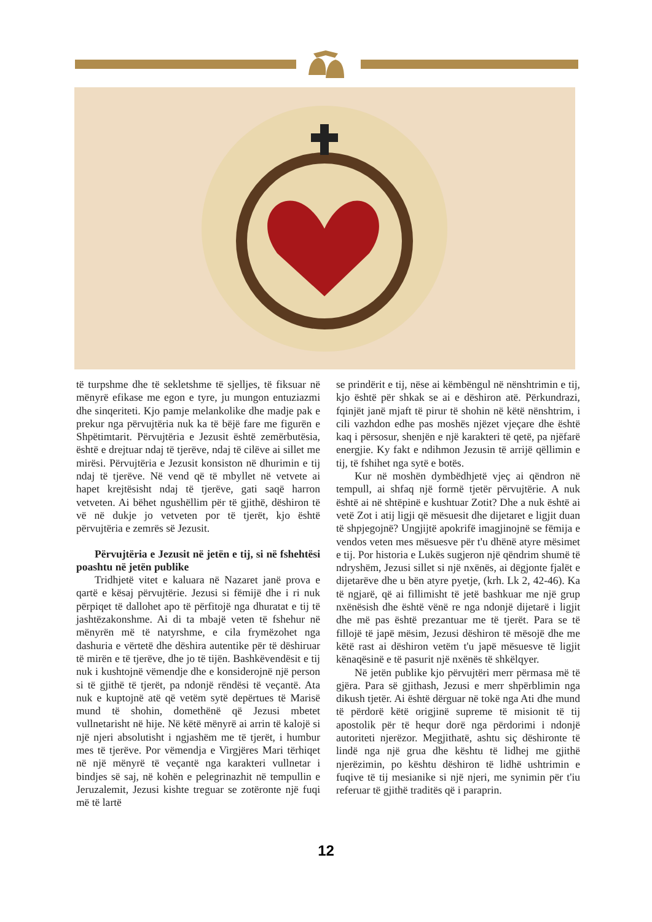të turpshme dhe të sekletshme të sjelljes, të fiksuar në mënyrë efikase me egon e tyre, ju mungon entuziazmi dhe sinqeriteti. Kjo pamje melankolike dhe madje pak e prekur nga përvujtëria nuk ka të bëjë fare me figurën e Shpëtimtarit. Përvujtëria e Jezusit është zemërbutësia, është e drejtuar ndaj të tjerëve, ndaj të cilëve ai sillet me mirësi. Përvujtëria e Jezusit konsiston në dhurimin e tij ndaj të tjerëve. Në vend që të mbyllet në vetvete ai hapet krejtësisht ndaj të tjerëve, gati saqë harron vetveten. Ai bëhet ngushëllim për të gjithë, dëshiron të vë në dukje jo vetveten por të tjerët, kjo është përvujtëria e zemrës së Jezusit.
Përvujtëria e Jezusit në jetën e tij, si në fshehtësi poashtu në jetën publike
Tridhjetë vitet e kaluara në Nazaret janë prova e qartë e kësaj përvujtërie. Jezusi si fëmijë dhe i ri nuk përpiqet të dallohet apo të përfitojë nga dhuratat e tij të jashtëzakonshme. Ai di ta mbajë veten të fshehur në mënyrën më të natyrshme, e cila frymëzohet nga dashuria e vërtetë dhe dëshira autentike për të dëshiruar të mirën e të tjerëve, dhe jo të tijën. Bashkëvendësit e tij nuk i kushtojnë vëmendje dhe e konsiderojnë një person si të gjithë të tjerët, pa ndonjë rëndësi të veçantë. Ata nuk e kuptojnë atë që vetëm sytë depërtues të Marisë mund të shohin, domethënë që Jezusi mbetet vullnetarisht në hije. Në këtë mënyrë ai arrin të kalojë si një njeri absolutisht i ngjashëm me të tjerët, i humbur mes të tjerëve. Por vëmendja e Virgjëres Mari tërhiqet në një mënyrë të veçantë nga karakteri vullnetar i bindjes së saj, në kohën e pelegrinazhit në tempullin e Jeruzalemit, Jezusi kishte treguar se zotëronte një fuqi më të lartë
se prindërit e tij, nëse ai këmbëngul në nënshtrimin e tij, kjo është për shkak se ai e dëshiron atë. Përkundrazi, fqinjët janë mjaft të pirur të shohin në këtë nënshtrim, i cili vazhdon edhe pas moshës njëzet vjeçare dhe është kaq i përsosur, shenjën e një karakteri të qetë, pa njëfarë energjie. Ky fakt e ndihmon Jezusin të arrijë qëllimin e tij, të fshihet nga sytë e botës.
Kur në moshën dymbëdhjetë vjeç ai qëndron në tempull, ai shfaq një formë tjetër përvujtërie. A nuk është ai në shtëpinë e kushtuar Zotit? Dhe a nuk është ai vetë Zot i atij ligji që mësuesit dhe dijetaret e ligjit duan të shpjegojnë? Ungjijtë apokrifë imagjinojnë se fëmija e vendos veten mes mësuesve për t'u dhënë atyre mësimet e tij. Por historia e Lukës sugjeron një qëndrim shumë të ndryshëm, Jezusi sillet si një nxënës, ai dëgjonte fjalët e dijetarëve dhe u bën atyre pyetje, (krh. Lk 2, 42-46). Ka të ngjarë, që ai fillimisht të jetë bashkuar me një grup nxënësish dhe është vënë re nga ndonjë dijetarë i ligjit dhe më pas është prezantuar me të tjerët. Para se të fillojë të japë mësim, Jezusi dëshiron të mësojë dhe me këtë rast ai dëshiron vetëm t'u japë mësuesve të ligjit kënaqësinë e të pasurit një nxënës të shkëlqyer.
Në jetën publike kjo përvujtëri merr përmasa më të gjëra. Para së gjithash, Jezusi e merr shpërblimin nga dikush tjetër. Ai është dërguar në tokë nga Ati dhe mund të përdorë këtë origjinë supreme të misionit të tij apostolik për të hequr dorë nga përdorimi i ndonjë autoriteti njerëzor. Megjithatë, ashtu siç dëshironte të lindë nga një grua dhe kështu të lidhej me gjithë njerëzimin, po kështu dëshiron të lidhë ushtrimin e fuqive të tij mesianike si një njeri, me synimin për t'iu referuar të gjithë traditës që i paraprin.
12